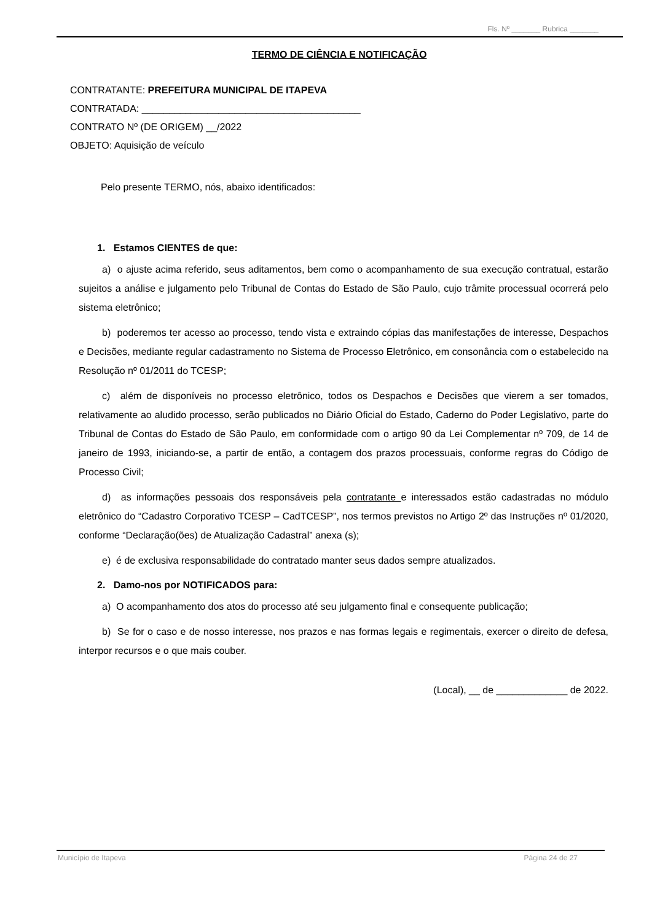Fls. Nº _______ Rubrica _______
TERMO DE CIÊNCIA E NOTIFICAÇÃO
CONTRATANTE: PREFEITURA MUNICIPAL DE ITAPEVA
CONTRATADA: ________________________________________
CONTRATO Nº (DE ORIGEM) __/2022
OBJETO: Aquisição de veículo
Pelo presente TERMO, nós, abaixo identificados:
1. Estamos CIENTES de que:
a) o ajuste acima referido, seus aditamentos, bem como o acompanhamento de sua execução contratual, estarão sujeitos a análise e julgamento pelo Tribunal de Contas do Estado de São Paulo, cujo trâmite processual ocorrerá pelo sistema eletrônico;
b) poderemos ter acesso ao processo, tendo vista e extraindo cópias das manifestações de interesse, Despachos e Decisões, mediante regular cadastramento no Sistema de Processo Eletrônico, em consonância com o estabelecido na Resolução nº 01/2011 do TCESP;
c) além de disponíveis no processo eletrônico, todos os Despachos e Decisões que vierem a ser tomados, relativamente ao aludido processo, serão publicados no Diário Oficial do Estado, Caderno do Poder Legislativo, parte do Tribunal de Contas do Estado de São Paulo, em conformidade com o artigo 90 da Lei Complementar nº 709, de 14 de janeiro de 1993, iniciando-se, a partir de então, a contagem dos prazos processuais, conforme regras do Código de Processo Civil;
d) as informações pessoais dos responsáveis pela contratante e interessados estão cadastradas no módulo eletrônico do “Cadastro Corporativo TCESP – CadTCESP”, nos termos previstos no Artigo 2º das Instruções nº 01/2020, conforme “Declaração(ões) de Atualização Cadastral” anexa (s);
e) é de exclusiva responsabilidade do contratado manter seus dados sempre atualizados.
2. Damo-nos por NOTIFICADOS para:
a) O acompanhamento dos atos do processo até seu julgamento final e consequente publicação;
b) Se for o caso e de nosso interesse, nos prazos e nas formas legais e regimentais, exercer o direito de defesa, interpor recursos e o que mais couber.
(Local), __ de _____________ de 2022.
Município de Itapeva Página 24 de 27